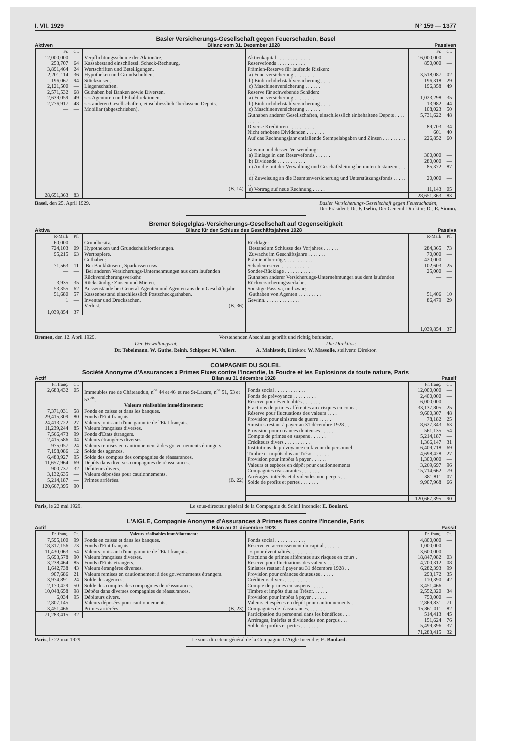I. VII. 1929 N° 159 — 1377
Basler Versicherungs-Gesellschaft gegen Feuerschaden, Basel
Aktiven Bilanz vom 31. Dezember 1928 Passiven
| / Fr. / Ct. / / / --- / --- / --- / / 12,000,000 / — / Verpflichtungsscheine der Aktionäre. / / 253,707 / 64 / Kassabestand einschliessl. Scheck-Rechnung. / / 3,891,464 / 24 / Wertschriften und Beteiligungen. / / 2,201,114 / 36 / Hypotheken und Grundschulden. / / 196,067 / 94 / Stückzinsen. / / 2,121,500 / — / Liegenschaften. / / 2,571,532 / 68 / Guthaben bei Banken sowie Diversen. / / 2,639,059 / 49 / » » Agenturen und Filialdirektionen. / / 2,776,917 / 48 / » » anderen Gesellschaften, einschliesslich überlassene Depots. / / — / — / Mobiliar (abgeschrieben). / / / / (B. 14) / / 28,651,363 / 83 / / | / / Fr. / Ct. / / --- / --- / --- / / Aktienkapital . . . . . . . . . . . . . / 16,000,000 / — / / Reservefonds . . . . . . . . . . . / 850,000 / — / / Prämien-Reserve für laufende Risiken: / / / / a) Feuerversicherung . . . . . . . . / 3,518,087 / 02 / / b) Einbruchdiebstahlversicherung . . . . / 196,318 / 29 / / c) Maschinenversicherung . . . . . . / 196,358 / 49 / / Reserve für schwebende Schäden: / / / / a) Feuerversicherung . . . . . . . . / 1,023,298 / 35 / / b) Einbruchdiebstahlversicherung . . . . / 13,982 / 44 / / c) Maschinenversicherung . . . . . . / 108,023 / 50 / / Guthaben anderer Gesellschaften, einschliesslich einbehaltene Depots . . . . . . . . . / 5,731,622 / 48 / / Diverse Kreditoren . . . . . . . . . . / 89,703 / 34 / / Nicht erhobene Dividenden . . . . . . . / 601 / 40 / / Auf das Rechnungsjahr entfallende Stempelabgaben und Zinsen . . . . . . . . . . / 226,852 / 60 / / Gewinn und dessen Verwendung: / / / / a) Einlage in den Reservefonds . . . . . . / 300,000 / — / / b) Dividende . . . . . . . . . . . / 280,000 / — / / c) An die mit der Verwaltung und Geschäftsleitung betrauten Instanzen . . . . . . / 85,372 / 87 / / d) Zuweisung an die Beamtenversicherung und Unterstützungsfonds . . . . . . . / 20,000 / — / / e) Vortrag auf neue Rechnung . . . . . / 11,143 / 05 / / / 28,651,363 / 83 / |
Basel, den 25. April 1929. Basler Versicherungs-Gesellschaft gegen Feuerschaden,
Der Präsident: Dr. F. Iselin. Der General-Direktor: Dr. E. Simon.
Bremer Spiegelglas-Versicherungs-Gesellschaft auf Gegenseitigkeit
Aktiva Bilanz für den Schluss des Geschäftsjahres 1928 Passiva
| / R-Mark / Pf. / / / --- / --- / --- / / 60,000 / — / Grundbesitz. / / 724,103 / 09 / Hypotheken und Grundschuldforderungen. / / 95,215 / 63 / Wertpapiere. / / / / Guthaben: / / 71,563 / 11 / Bei Bankhäusern, Sparkassen usw. / / — / — / Bei anderen Versicherungs-Unternehmungen aus dem laufenden Rückversicherungsverkehr. / / 3,935 / 35 / Rückständige Zinsen und Mieten. / / 53,355 / 62 / Aussenstände bei General-Agenten und Agenten aus dem Geschäftsjahr. / / 51,680 / 57 / Kassenbestand einschliesslich Postscheckguthaben. / / 1 / — / Inventar und Drucksachen. / / — / — / Verlust. (B. 36) / / 1,039,854 / 37 / / | / / R-Mark / Pf. / / --- / --- / --- / / Rücklage: / / / / Bestand am Schlusse des Vorjahres . . . . . . / 284,365 / 73 / / Zuwachs im Geschäftsjahre . . . . . . . / 70,000 / — / / Prämienüberträge. . . . . . . . . . . / 420,000 / — / / Schadenreserve . . . . . . . . . . . / 102,603 / 25 / / Sonder-Rücklage . . . . . . . . . . . / 25,000 / — / / Guthaben anderer Versicherungs-Unternehmungen aus dem laufenden Rückversicherungsverkehr . / — / — / / Sonstige Passiva, und zwar: / / / / Guthaben von Agenten . . . . . . . . . / 51,406 / 10 / / Gewinn. . . . . . . . . . . . . . / 86,479 / 29 / / / 1,039,854 / 37 / |
Bremen, den 12. April 1929. Vorstehenden Abschluss geprüft und richtig befunden,
Der Verwaltungsrat: Die Direktion:
Dr. Tebelmann. W. Guthe. Reinh. Schipper. M. Vollert. A. Mahlstedt, Direktor. W. Massolle, stellvertr. Direktor.
COMPAGNIE DU SOLEIL
Société Anonyme d'Assurances à Primes Fixes contre l'Incendie, la Foudre et les Explosions de toute nature, Paris
Actif Bilan au 31 décembre 1928 Passif
| / Fr. franç. / Ct. / / / --- / --- / --- / / 2,683,432 / 05 / Immeubles rue de Châteaudun, n<sup>os</sup> 44 et 46, et rue St-Lazare, n<sup>os</sup> 51, 53 et 53<sup>bis</sup>. / / / / Valeurs réalisables immédiatement: / / 7,371,031 / 58 / Fonds en caisse et dans les banques. / / 29,415,309 / 80 / Fonds d'Etat français. / / 24,413,722 / 27 / Valeurs jouissant d'une garantie de l'Etat français. / / 11,239,244 / 85 / Valeurs françaises diverses. / / 7,566,473 / 99 / Fonds d'Etats étrangers. / / 2,415,586 / 04 / Valeurs étrangères diverses. / / 975,057 / 24 / Valeurs remises en cautionnement à des gouvernements étrangers. / / 7,198,086 / 12 / Solde des agences. / / 6,483,927 / 95 / Solde des comptes des compagnies de réassurances. / / 11,657,964 / 69 / Dépôts dans diverses compagnies de réassurances. / / 900,737 / 32 / Débiteurs divers. / / 3,132,635 / — / Valeurs déposées pour cautionnements. / / 5,214,187 / — / Primes arriérées. (B. 22) / / 120,667,395 / 90 / / | / / Fr. franç. / Ct. / / --- / --- / --- / / Fonds social . . . . . . . . . . . . / 12,000,000 / — / / Fonds de prévoyance . . . . . . . . . / 2,400,000 / — / / Réserve pour éventualités . . . . . . . / 6,000,000 / — / / Fractions de primes afférentes aux risques en cours . / 33,137,805 / 25 / / Réserve pour fluctuations des valeurs . . . . / 9,600,307 / 48 / / Provision pour sinistres de guerre . . . . . / 78,182 / 25 / / Sinistres restant à payer au 31 décembre 1928 . . / 8,627,343 / 63 / / Provision pour créances douteuses . . . . . / 561,135 / 54 / / Compte de primes en suspens . . . . . . / 5,214,187 / — / / Créditeurs divers . . . . . . . . . . / 1,366,147 / 31 / / Institutions de prévoyance en faveur du personnel / 6,409,718 / 69 / / Timbre et impôts dus au Trésor . . . . . . / 4,698,428 / 27 / / Provision pour impôts à payer . . . . . . / 1,300,000 / — / / Valeurs et espèces en dépôt pour cautionnements / 3,269,697 / 96 / / Compagnies réassurantes . . . . . . . . / 15,714,662 / 79 / / Arrérages, intérêts et dividendes non perçus . . . / 381,811 / 07 / / Solde de profits et pertes . . . . . . . / 9,907,968 / 66 / / / 120,667,395 / 90 / |
Paris, le 22 mai 1929. Le sous-directeur général de la Compagnie du Soleil Incendie: E. Boulard.
L'AIGLE, Compagnie Anonyme d'Assurances à Primes fixes contre l'Incendie, Paris
Actif Bilan au 31 décembre 1928 Passif
| / Fr. franç. / Ct. / Valeurs réalisables immédiatement: / / --- / --- / --- / / 7,595,100 / 99 / Fonds en caisse et dans les banques. / / 18,317,156 / 73 / Fonds d'Etat français. / / 11,430,063 / 54 / Valeurs jouissant d'une garantie de l'Etat français. / / 5,693,578 / 90 / Valeurs françaises diverses. / / 3,238,464 / 85 / Fonds d'Etats étrangers. / / 1,642,738 / 43 / Valeurs étrangères diverses. / / 907,686 / 21 / Valeurs remises en cautionnement à des gouvernements étrangers. / / 3,974,891 / 24 / Solde des agences. / / 2,170,429 / 50 / Solde des comptes des compagnies de réassurances. / / 10,048,658 / 98 / Dépôts dans diverses compagnies de réassurances. / / 6,034 / 95 / Débiteurs divers. / / 2,807,145 / — / Valeurs déposées pour cautionnements. / / 3,451,466 / — / Primes arriérées. (B. 23) / / 71,283,415 / 32 / / | / / Fr. franç. / Ct. / / --- / --- / --- / / Fonds social . . . . . . . . . . . . / 4,800,000 / — / / Réserve en accroissement du capital . . . . . . / 1,000,000 / — / / » pour éventualités. . . . . . . . . / 3,600,000 / — / / Fractions de primes afférentes aux risques en cours . / 18,847,082 / 03 / / Réserve pour fluctuations des valeurs . . . . / 4,700,312 / 08 / / Sinistres restant à payer au 31 décembre 1928 . . / 6,282,393 / 99 / / Provision pour créances douteuses . . . . . / 293,172 / 35 / / Créditeurs divers . . . . . . . . . . / 110,390 / 42 / / Compte de primes en suspens . . . . . . / 3,451,466 / — / / Timbre et impôts dus au Trésor. . . . . . / 2,552,320 / 34 / / Provision pour impôts à payer . . . . . . / 750,000 / — / / Valeurs et espèces en dépôt pour cautionnements . / 2,869,831 / 71 / / Compagnies de réassurances. . . . . . . / 15,861,011 / 82 / / Participation du personnel dans les bénéfices . . . / 514,413 / 45 / / Arrérages, intérêts et dividendes non perçus . . . / 151,624 / 76 / / Solde de profits et pertes . . . . . . . / 5,499,396 / 37 / / / 71,283,415 / 32 / |
Paris, le 22 mai 1929. Le sous-directeur général de la Compagnie L'Aigle Incendie: E. Boulard.